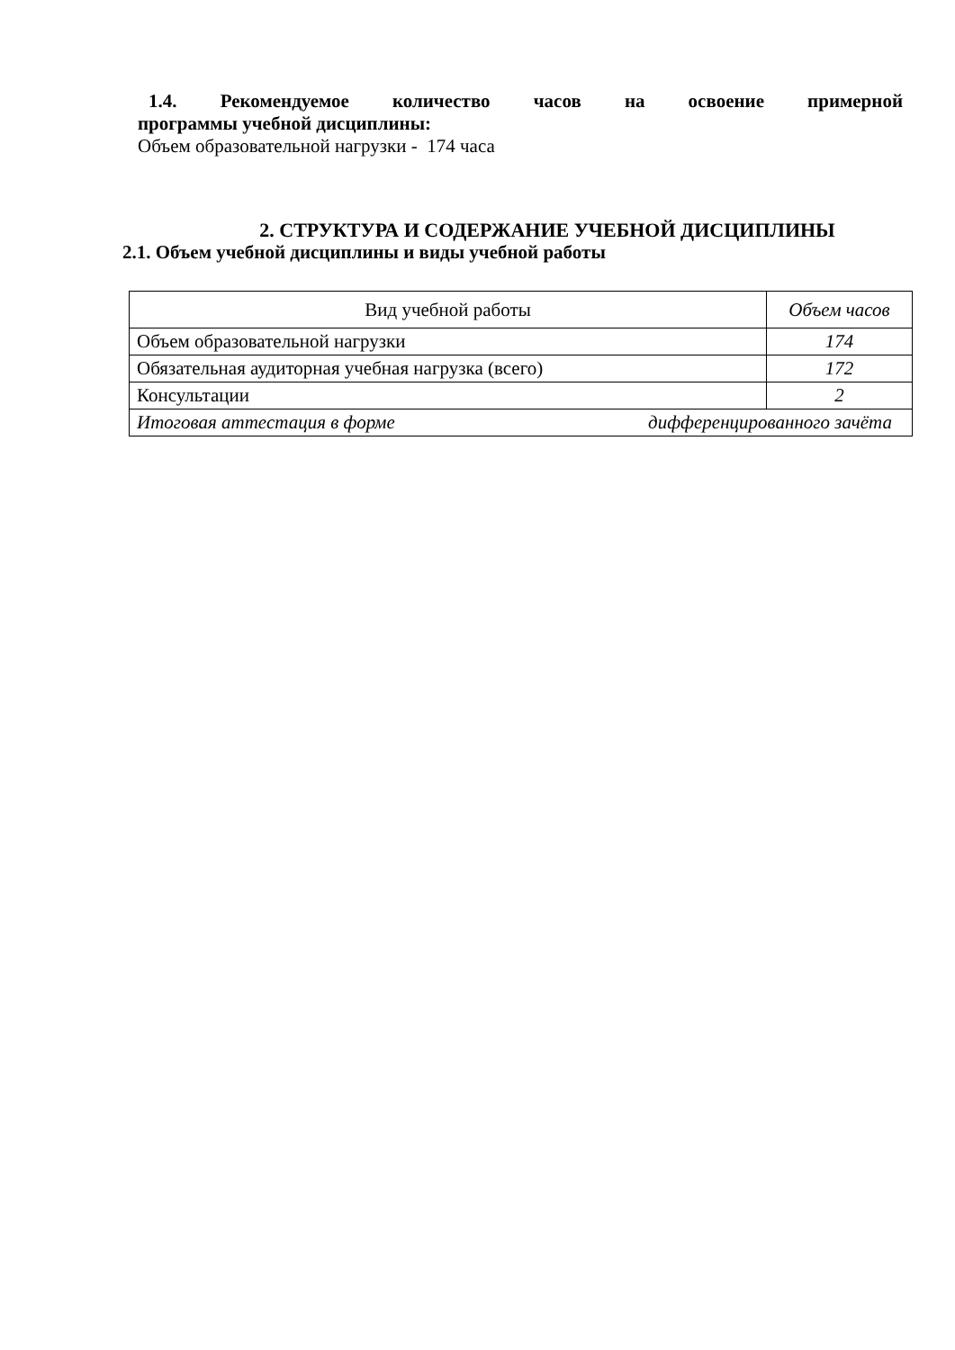1.4. Рекомендуемое количество часов на освоение примерной
программы учебной дисциплины:
Объем образовательной нагрузки - 174 часа
2. СТРУКТУРА И СОДЕРЖАНИЕ УЧЕБНОЙ ДИСЦИПЛИНЫ
2.1. Объем учебной дисциплины и виды учебной работы
| Вид учебной работы | Объем часов |
| Объем образовательной нагрузки | 174 |
| Обязательная аудиторная учебная нагрузка (всего) | 172 |
| Консультации | 2 |
| Итоговая аттестация в форме дифференцированного зачёта | |